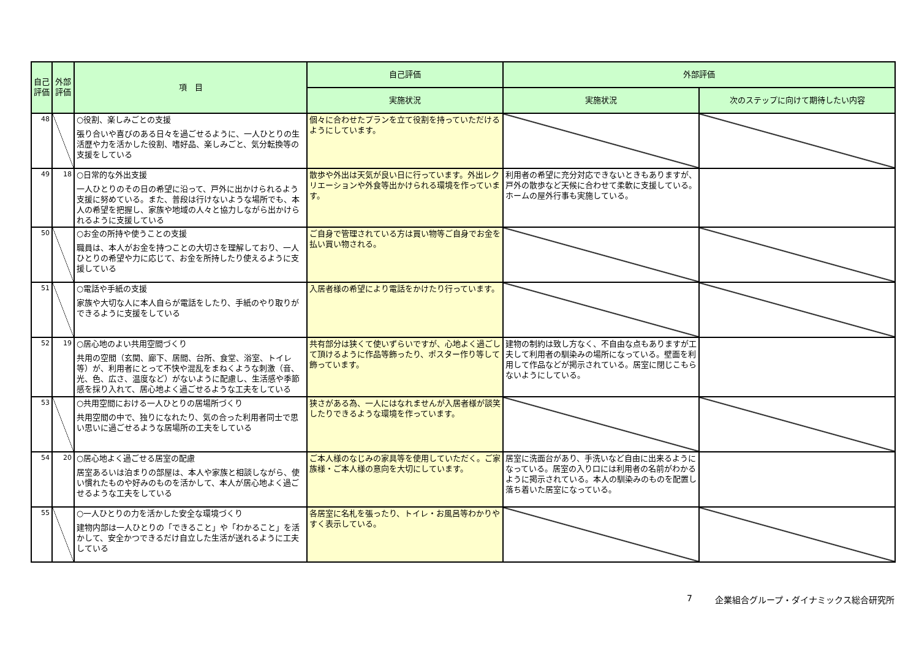| 自己評価 | 外部評価 | 項 目 | 自己評価 | 外部評価 | |
| --- | --- | --- | --- | --- | --- |
| | | | 実施状況 | 実施状況 | 次のステップに向けて期待したい内容 |
| 48 | | ○役割、楽しみごとの支援 張り合いや喜びのある日々を過ごせるように、一人ひとりの生活歴や力を活かした役割、嗜好品、楽しみごと、気分転換等の支援をしている | 個々に合わせたプランを立て役割を持っていただけるようにしています。 | | |
| 49 | 18 | ○日常的な外出支援 一人ひとりのその日の希望に沿って、戸外に出かけられるよう支援に努めている。また、普段は行けないような場所でも、本人の希望を把握し、家族や地域の人々と協力しながら出かけられるように支援している | 散歩や外出は天気が良い日に行っています。外出レクリエーションや外食等出かけられる環境を作っています。 | 利用者の希望に充分対応できないときもありますが、戸外の散歩など天候に合わせて柔軟に支援している。ホームの屋外行事も実施している。 | |
| 50 | | ○お金の所持や使うことの支援 職員は、本人がお金を持つことの大切さを理解しており、一人ひとりの希望や力に応じて、お金を所持したり使えるように支援している | ご自身で管理されている方は買い物等ご自身でお金を払い買い物される。 | | |
| 51 | | ○電話や手紙の支援 家族や大切な人に本人自らが電話をしたり、手紙のやり取りができるように支援をしている | 入居者様の希望により電話をかけたり行っています。 | | |
| 52 | 19 | ○居心地のよい共用空間づくり 共用の空間（玄関、廊下、居間、台所、食堂、浴室、トイレ等）が、利用者にとって不快や混乱をまねくような刺激（音、光、色、広さ、温度など）がないように配慮し、生活感や季節感を採り入れて、居心地よく過ごせるような工夫をしている | 共有部分は狭くて使いずらいですが、心地よく過ごして頂けるように作品等飾ったり、ポスター作り等して飾っています。 | 建物の制約は致し方なく、不自由な点もありますが工夫して利用者の馴染みの場所になっている。壁面を利用して作品などが掲示されている。居室に閉じこもらないようにしている。 | |
| 53 | | ○共用空間における一人ひとりの居場所づくり 共用空間の中で、独りになれたり、気の合った利用者同士で思い思いに過ごせるような居場所の工夫をしている | 狭さがある為、一人にはなれませんが入居者様が談笑したりできるような環境を作っています。 | | |
| 54 | 20 | ○居心地よく過ごせる居室の配慮 居室あるいは泊まりの部屋は、本人や家族と相談しながら、使い慣れたものや好みのものを活かして、本人が居心地よく過ごせるような工夫をしている | ご本人様のなじみの家具等を使用していただく。ご家族様・ご本人様の意向を大切にしています。 | 居室に洗面台があり、手洗いなど自由に出来るようになっている。居室の入り口には利用者の名前がわかるように掲示されている。本人の馴染みのものを配置し落ち着いた居室になっている。 | |
| 55 | | ○一人ひとりの力を活かした安全な環境づくり 建物内部は一人ひとりの「できること」や「わかること」を活かして、安全かつできるだけ自立した生活が送れるように工夫している | 各居室に名札を張ったり、トイレ・お風呂等わかりやすく表示している。 | | |
7 企業組合グループ・ダイナミックス総合研究所